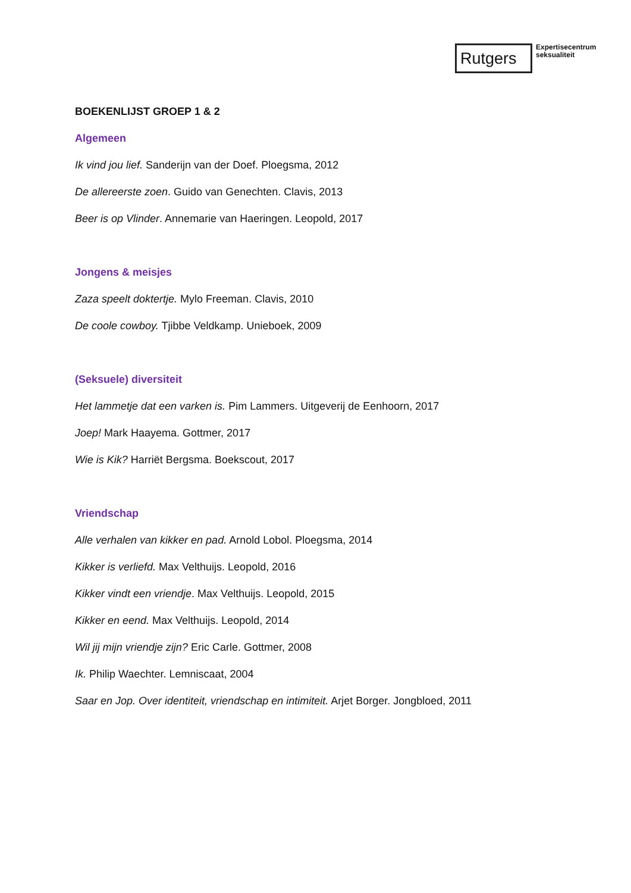Rutgers
Expertisecentrum
seksualiteit
BOEKENLIJST GROEP 1 & 2
Algemeen
Ik vind jou lief. Sanderijn van der Doef. Ploegsma, 2012
De allereerste zoen. Guido van Genechten. Clavis, 2013
Beer is op Vlinder. Annemarie van Haeringen. Leopold, 2017
Jongens & meisjes
Zaza speelt doktertje. Mylo Freeman. Clavis, 2010
De coole cowboy. Tjibbe Veldkamp. Unieboek, 2009
(Seksuele) diversiteit
Het lammetje dat een varken is. Pim Lammers. Uitgeverij de Eenhoorn, 2017
Joep! Mark Haayema. Gottmer, 2017
Wie is Kik? Harriët Bergsma. Boekscout, 2017
Vriendschap
Alle verhalen van kikker en pad. Arnold Lobol. Ploegsma, 2014
Kikker is verliefd. Max Velthuijs. Leopold, 2016
Kikker vindt een vriendje. Max Velthuijs. Leopold, 2015
Kikker en eend. Max Velthuijs. Leopold, 2014
Wil jij mijn vriendje zijn? Eric Carle. Gottmer, 2008
Ik. Philip Waechter. Lemniscaat, 2004
Saar en Jop. Over identiteit, vriendschap en intimiteit. Arjet Borger. Jongbloed, 2011